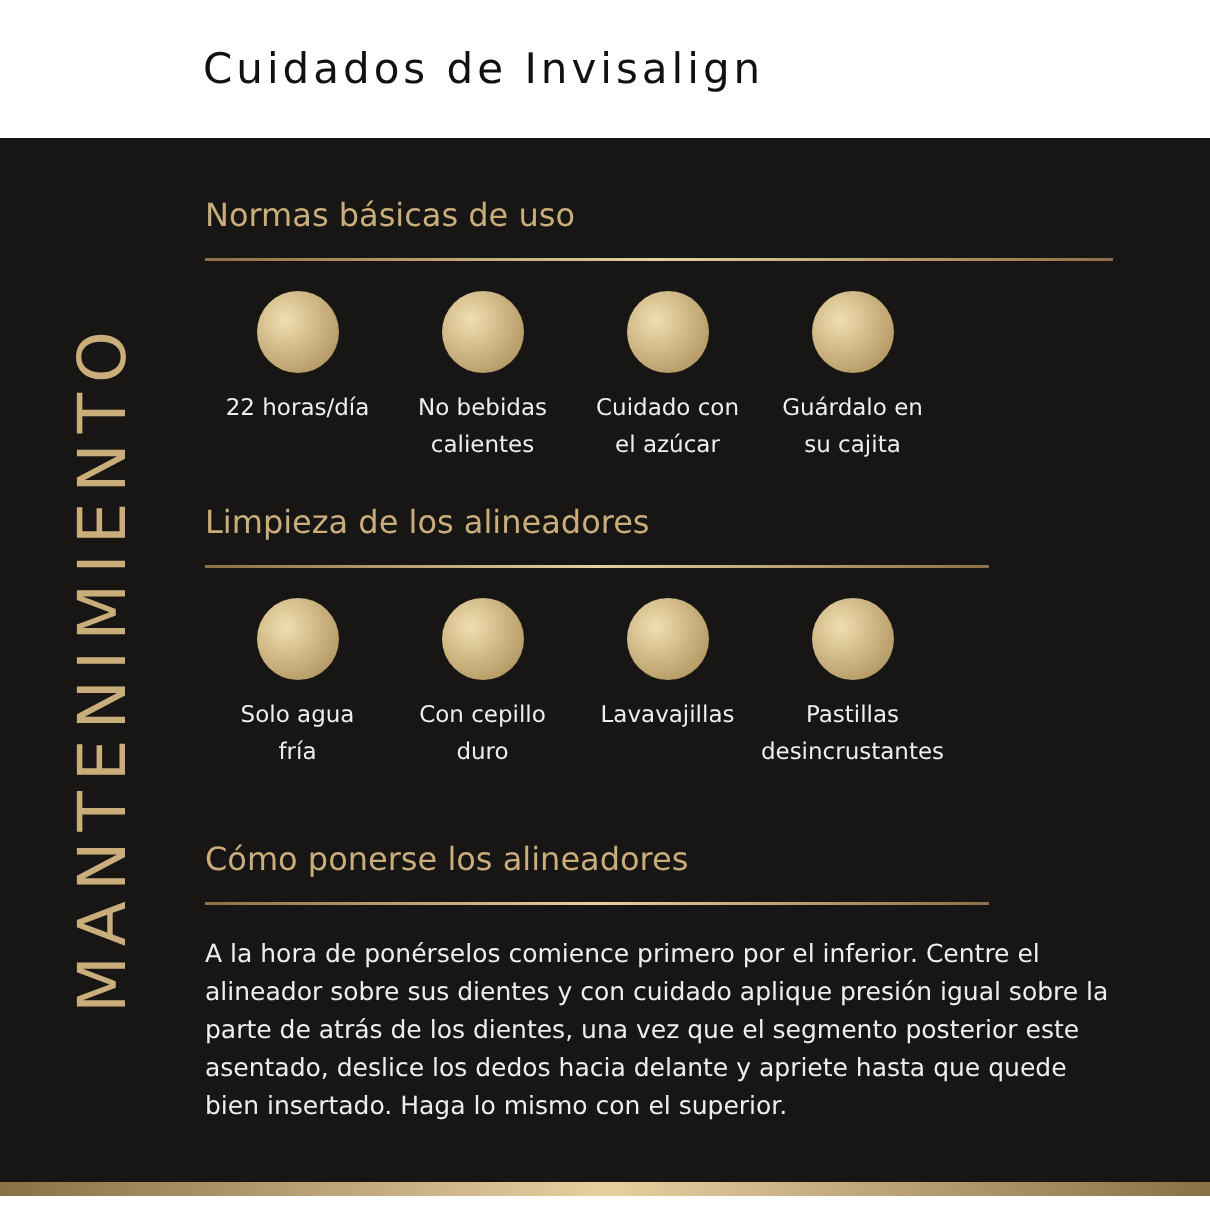Cuidados de Invisalign
MANTENIMIENTO
Normas básicas de uso
22 horas/día No bebidas
calientes
Cuidado con
el azúcar
Guárdalo en
su cajita
Limpieza de los alineadores
Solo agua
fría
Con cepillo
duro
Lavavajillas Pastillas
desincrustantes
Cómo ponerse los alineadores
A la hora de ponérselos comience primero por el inferior. Centre el alineador sobre sus dientes y con cuidado aplique presión igual sobre la parte de atrás de los dientes, una vez que el segmento posterior este asentado, deslice los dedos hacia delante y apriete hasta que quede bien insertado. Haga lo mismo con el superior.